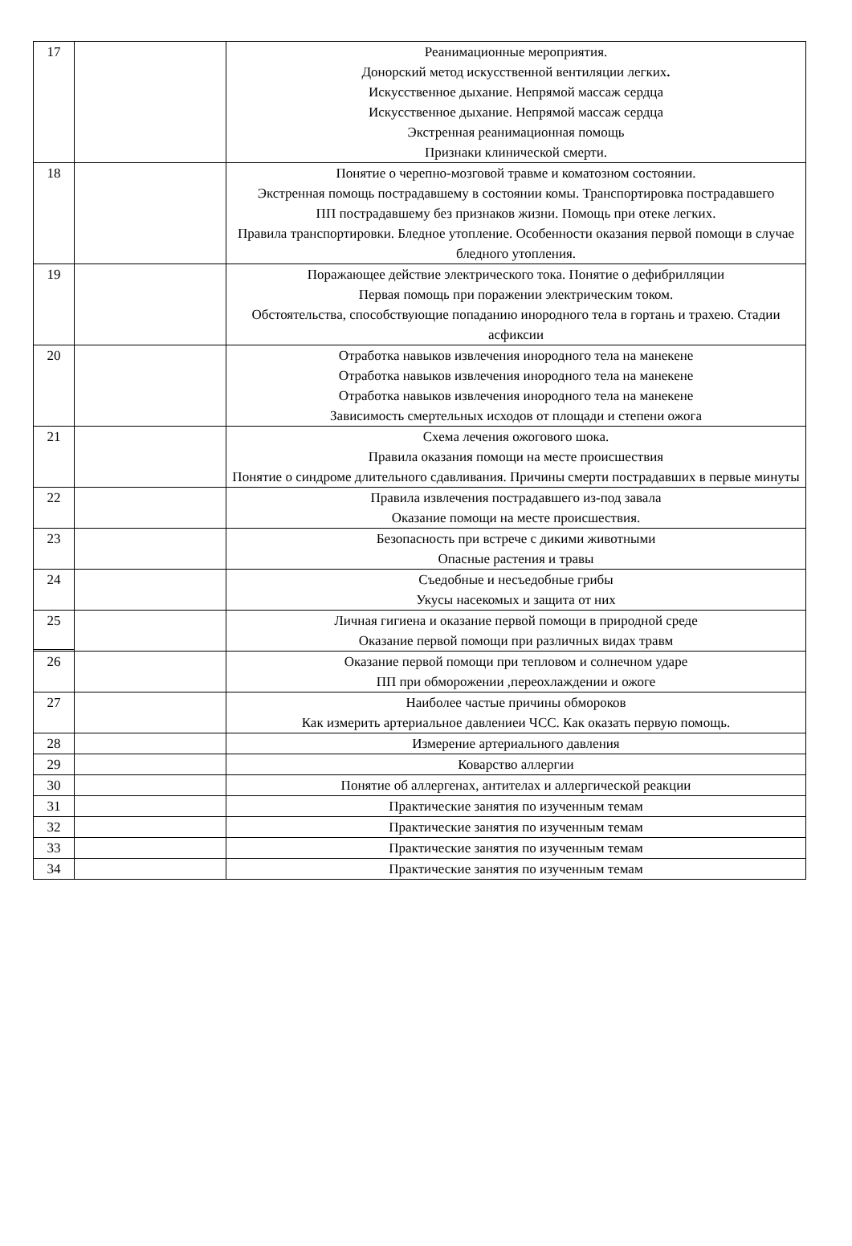| 17 | | Реанимационные мероприятия. Донорский метод искусственной вентиляции легких . Искусственное дыхание. Непрямой массаж сердца Искусственное дыхание. Непрямой массаж сердца Экстренная реанимационная помощь Признаки клинической смерти. |
| 18 | | Понятие о черепно-мозговой травме и коматозном состоянии. Экстренная помощь пострадавшему в состоянии комы. Транспортировка пострадавшего ПП пострадавшему без признаков жизни. Помощь при отеке легких. Правила транспортировки. Бледное утопление. Особенности оказания первой помощи в случае бледного утопления. |
| 19 | | Поражающее действие электрического тока. Понятие о дефибрилляции Первая помощь при поражении электрическим током. Обстоятельства, способствующие попаданию инородного тела в гортань и трахею. Стадии асфиксии |
| 20 | | Отработка навыков извлечения инородного тела на манекене Отработка навыков извлечения инородного тела на манекене Отработка навыков извлечения инородного тела на манекене Зависимость смертельных исходов от площади и степени ожога |
| 21 | | Схема лечения ожогового шока. Правила оказания помощи на месте происшествия Понятие о синдроме длительного сдавливания. Причины смерти пострадавших в первые минуты |
| 22 | | Правила извлечения пострадавшего из-под завала Оказание помощи на месте происшествия. |
| 23 | | Безопасность при встрече с дикими животными Опасные растения и травы |
| 24 | | Съедобные и несъедобные грибы Укусы насекомых и защита от них |
| 25 | | Личная гигиена и оказание первой помощи в природной среде Оказание первой помощи при различных видах травм |
| 26 | | Оказание первой помощи при тепловом и солнечном ударе ПП при обморожении ,переохлаждении и ожоге |
| 27 | | Наиболее частые причины обмороков Как измерить артериальное давлениеи ЧСС. Как оказать первую помощь. |
| 28 | | Измерение артериального давления |
| 29 | | Коварство аллергии |
| 30 | | Понятие об аллергенах, антителах и аллергической реакции |
| 31 | | Практические занятия по изученным темам |
| 32 | | Практические занятия по изученным темам |
| 33 | | Практические занятия по изученным темам |
| 34 | | Практические занятия по изученным темам |